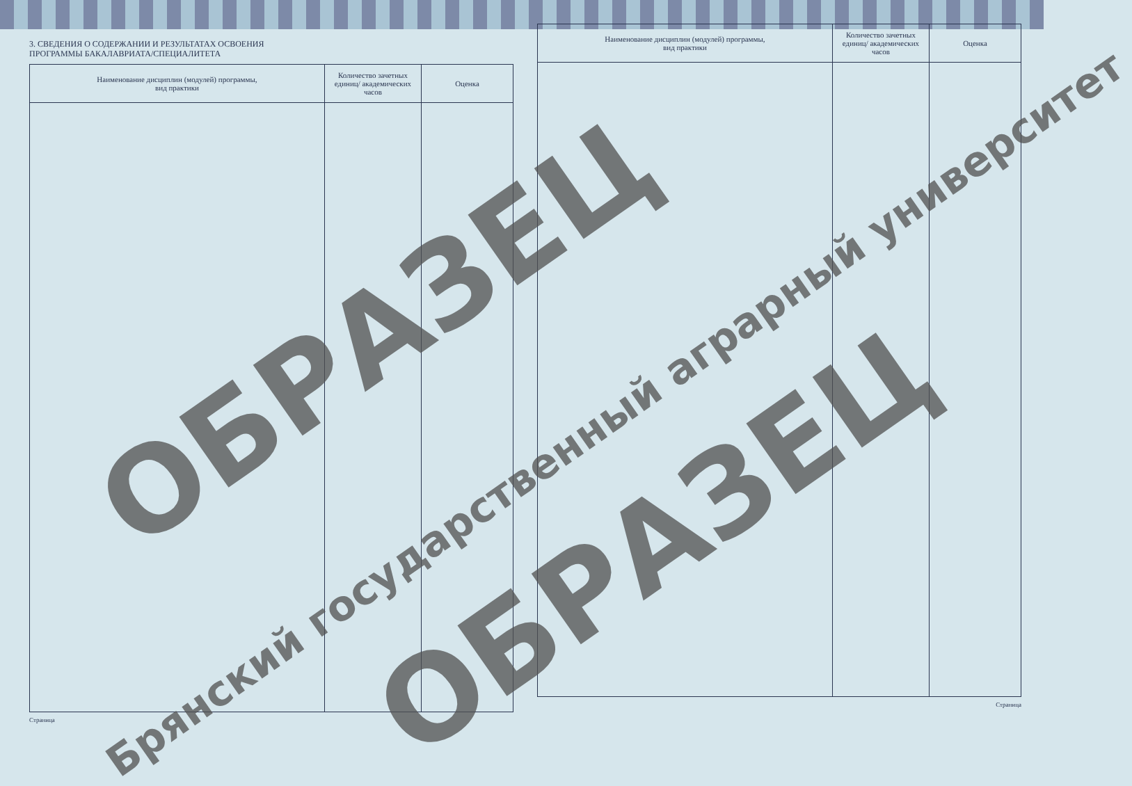3. СВЕДЕНИЯ О СОДЕРЖАНИИ И РЕЗУЛЬТАТАХ ОСВОЕНИЯ
ПРОГРАММЫ БАКАЛАВРИАТА/СПЕЦИАЛИТЕТА
| Наименование дисциплин (модулей) программы, вид практики | Количество зачетных единиц/ академических часов | Оценка |
| --- | --- | --- |
Страница
| Наименование дисциплин (модулей) программы, вид практики | Количество зачетных единиц/ академических часов | Оценка |
| --- | --- | --- |
Страница
ОБРАЗЕЦ
Брянский государственный аграрный университет
ОБРАЗЕЦ